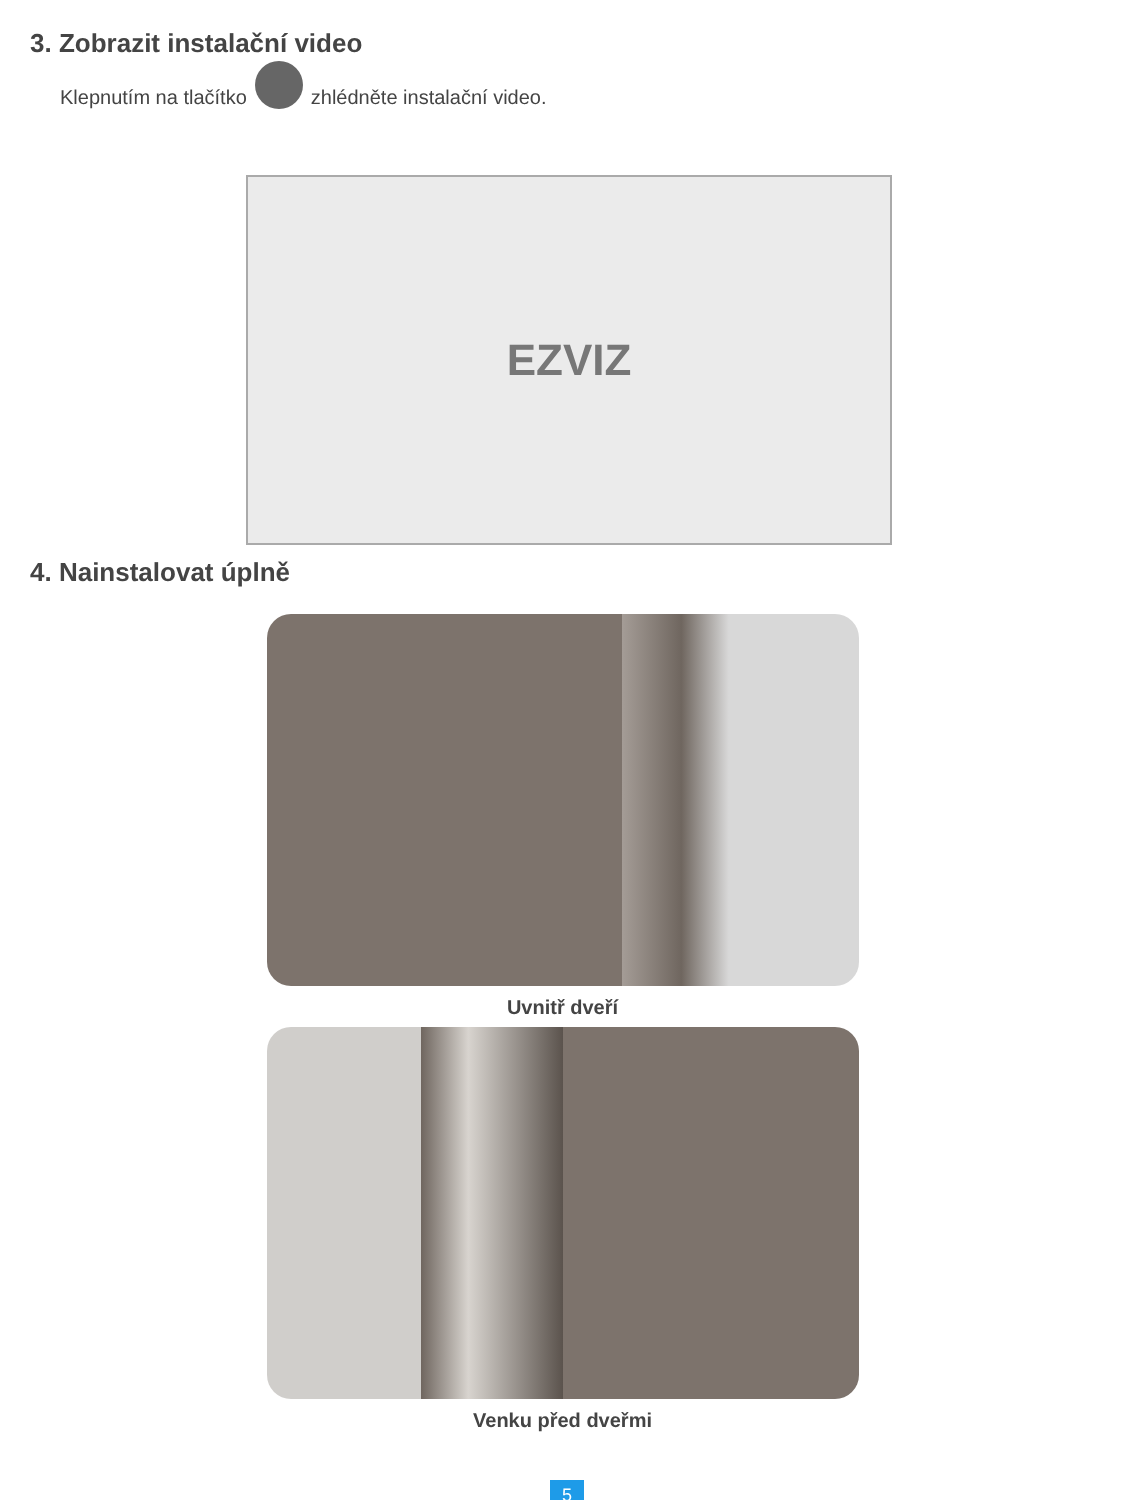3. Zobrazit instalační video
Klepnutím na tlačítko zhlédněte instalační video.
EZVIZ
4. Nainstalovat úplně
Uvnitř dveří
Venku před dveřmi
5